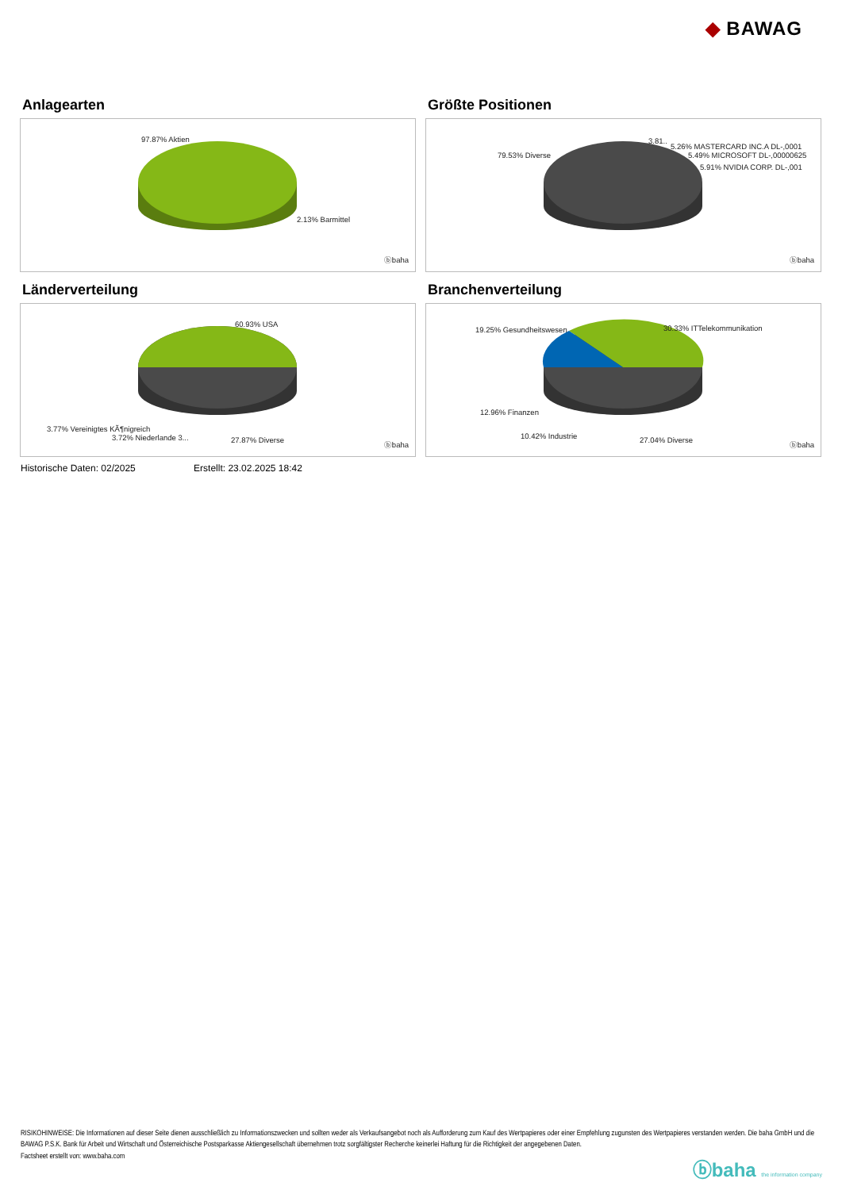◆ BAWAG
Anlagearten
97.87% Aktien
2.13% Barmittel
ⓑbaha
Größte Positionen
79.53% Diverse
3.81..
5.26% MASTERCARD INC.A DL-,0001
5.49% MICROSOFT DL-,00000625
5.91% NVIDIA CORP. DL-,001
ⓑbaha
Länderverteilung
60.93% USA
3.77% Vereinigtes KÃ¶nigreich
3.72% Niederlande 3... 27.87% Diverse
ⓑbaha
Branchenverteilung
19.25% Gesundheitswesen 30.33% ITTelekommunikation
12.96% Finanzen
10.42% Industrie 27.04% Diverse
ⓑbaha
Historische Daten: 02/2025 Erstellt: 23.02.2025 18:42
RISIKOHINWEISE: Die Informationen auf dieser Seite dienen ausschließlich zu Informationszwecken und sollten weder als Verkaufsangebot noch als Aufforderung zum Kauf des Wertpapieres oder einer Empfehlung zugunsten des Wertpapieres verstanden werden. Die baha GmbH und die BAWAG P.S.K. Bank für Arbeit und Wirtschaft und Österreichische Postsparkasse Aktiengesellschaft übernehmen trotz sorgfältigster Recherche keinerlei Haftung für die Richtigkeit der angegebenen Daten.
Factsheet erstellt von: www.baha.com
ⓑbaha the information company